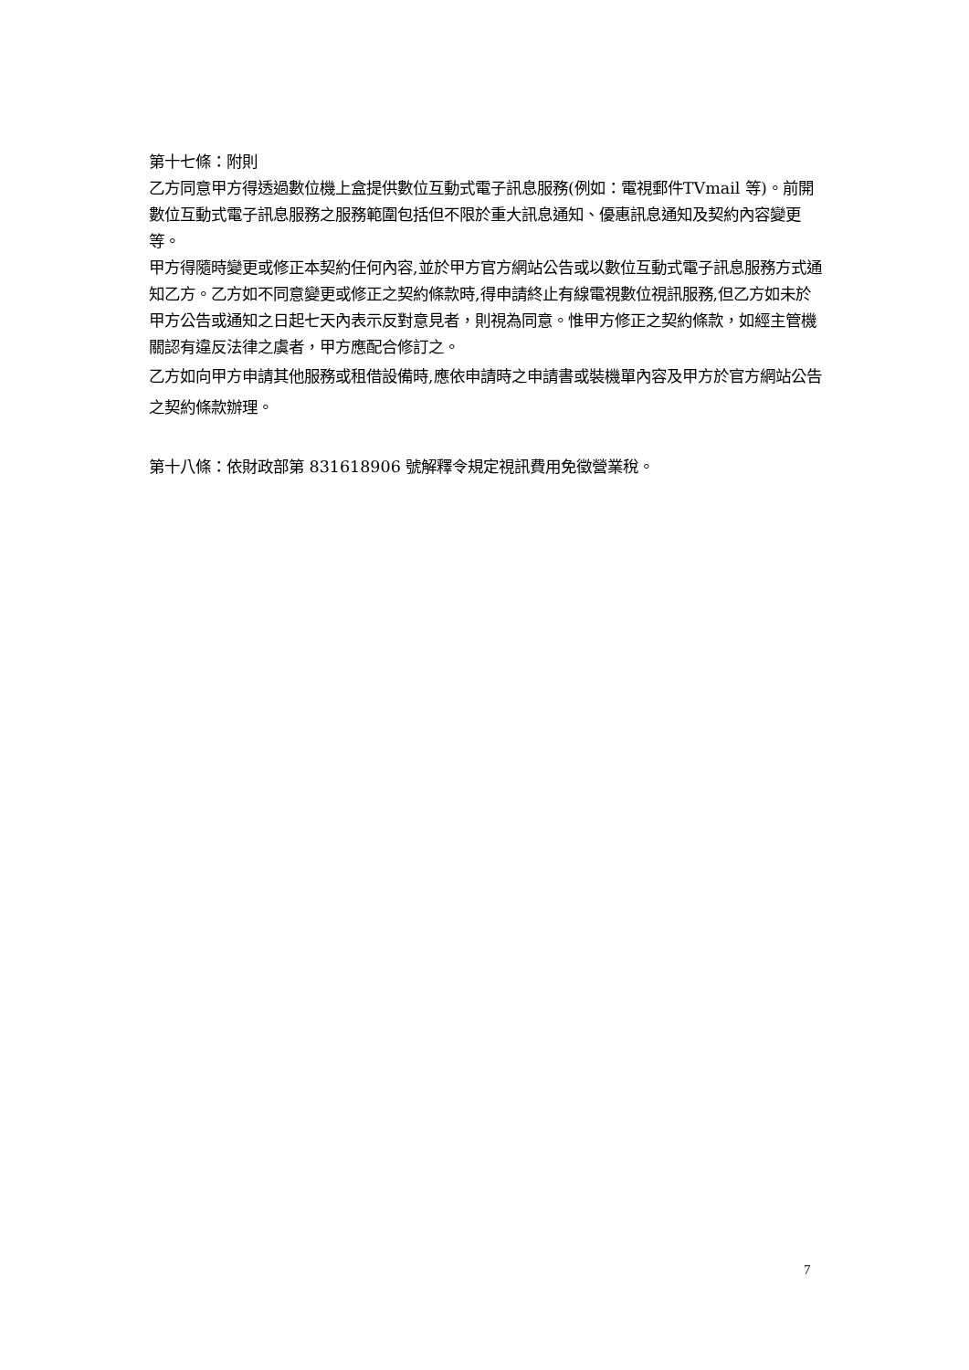第十七條：附則
乙方同意甲方得透過數位機上盒提供數位互動式電子訊息服務(例如：電視郵件TVmail 等)。前開數位互動式電子訊息服務之服務範圍包括但不限於重大訊息通知、優惠訊息通知及契約內容變更等。
甲方得隨時變更或修正本契約任何內容,並於甲方官方網站公告或以數位互動式電子訊息服務方式通知乙方。乙方如不同意變更或修正之契約條款時,得申請終止有線電視數位視訊服務,但乙方如未於甲方公告或通知之日起七天內表示反對意見者，則視為同意。惟甲方修正之契約條款，如經主管機關認有違反法律之虞者，甲方應配合修訂之。
乙方如向甲方申請其他服務或租借設備時,應依申請時之申請書或裝機單內容及甲方於官方網站公告之契約條款辦理。
第十八條：依財政部第 831618906 號解釋令規定視訊費用免徵營業稅。
7